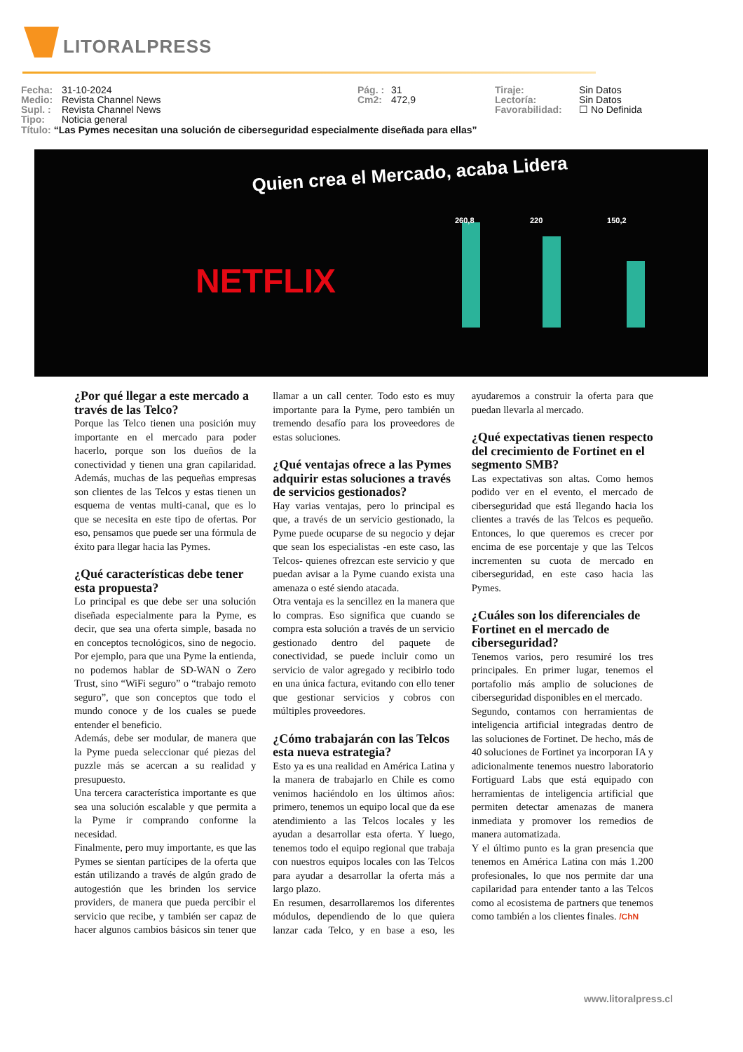LITORALPRESS
Fecha: 31-10-2024
Medio: Revista Channel News
Supl. : Revista Channel News
Tipo: Noticia general
Pág. : 31
Cm2: 472,9
Tiraje:
Lectoría:
Favorabilidad:
Sin Datos
Sin Datos
☐ No Definida
Título: “Las Pymes necesitan una solución de ciberseguridad especialmente diseñada para ellas”
Quien crea el Mercado, acaba Lidera
NETFLIX
260,8 220 150,2
¿Por qué llegar a este mercado a través de las Telco?
Porque las Telco tienen una posición muy importante en el mercado para poder hacerlo, porque son los dueños de la conectividad y tienen una gran capilaridad. Además, muchas de las pequeñas empresas son clientes de las Telcos y estas tienen un esquema de ventas multi-canal, que es lo que se necesita en este tipo de ofertas. Por eso, pensamos que puede ser una fórmula de éxito para llegar hacia las Pymes.
¿Qué características debe tener esta propuesta?
Lo principal es que debe ser una solución diseñada especialmente para la Pyme, es decir, que sea una oferta simple, basada no en conceptos tecnológicos, sino de negocio. Por ejemplo, para que una Pyme la entienda, no podemos hablar de SD-WAN o Zero Trust, sino “WiFi seguro” o “trabajo remoto seguro”, que son conceptos que todo el mundo conoce y de los cuales se puede entender el beneficio.
Además, debe ser modular, de manera que la Pyme pueda seleccionar qué piezas del puzzle más se acercan a su realidad y presupuesto.
Una tercera característica importante es que sea una solución escalable y que permita a la Pyme ir comprando conforme la necesidad.
Finalmente, pero muy importante, es que las Pymes se sientan partícipes de la oferta que están utilizando a través de algún grado de autogestión que les brinden los service providers, de manera que pueda percibir el servicio que recibe, y también ser capaz de hacer algunos cambios básicos sin tener que llamar a un call center. Todo esto es muy importante para la Pyme, pero también un tremendo desafío para los proveedores de estas soluciones.
¿Qué ventajas ofrece a las Pymes adquirir estas soluciones a través de servicios gestionados?
Hay varias ventajas, pero lo principal es que, a través de un servicio gestionado, la Pyme puede ocuparse de su negocio y dejar que sean los especialistas -en este caso, las Telcos- quienes ofrezcan este servicio y que puedan avisar a la Pyme cuando exista una amenaza o esté siendo atacada.
Otra ventaja es la sencillez en la manera que lo compras. Eso significa que cuando se compra esta solución a través de un servicio gestionado dentro del paquete de conectividad, se puede incluir como un servicio de valor agregado y recibirlo todo en una única factura, evitando con ello tener que gestionar servicios y cobros con múltiples proveedores.
¿Cómo trabajarán con las Telcos esta nueva estrategia?
Esto ya es una realidad en América Latina y la manera de trabajarlo en Chile es como venimos haciéndolo en los últimos años: primero, tenemos un equipo local que da ese atendimiento a las Telcos locales y les ayudan a desarrollar esta oferta. Y luego, tenemos todo el equipo regional que trabaja con nuestros equipos locales con las Telcos para ayudar a desarrollar la oferta más a largo plazo.
En resumen, desarrollaremos los diferentes módulos, dependiendo de lo que quiera lanzar cada Telco, y en base a eso, les ayudaremos a construir la oferta para que puedan llevarla al mercado.
¿Qué expectativas tienen respecto del crecimiento de Fortinet en el segmento SMB?
Las expectativas son altas. Como hemos podido ver en el evento, el mercado de ciberseguridad que está llegando hacia los clientes a través de las Telcos es pequeño. Entonces, lo que queremos es crecer por encima de ese porcentaje y que las Telcos incrementen su cuota de mercado en ciberseguridad, en este caso hacia las Pymes.
¿Cuáles son los diferenciales de Fortinet en el mercado de ciberseguridad?
Tenemos varios, pero resumiré los tres principales. En primer lugar, tenemos el portafolio más amplio de soluciones de ciberseguridad disponibles en el mercado.
Segundo, contamos con herramientas de inteligencia artificial integradas dentro de las soluciones de Fortinet. De hecho, más de 40 soluciones de Fortinet ya incorporan IA y adicionalmente tenemos nuestro laboratorio Fortiguard Labs que está equipado con herramientas de inteligencia artificial que permiten detectar amenazas de manera inmediata y promover los remedios de manera automatizada.
Y el último punto es la gran presencia que tenemos en América Latina con más 1.200 profesionales, lo que nos permite dar una capilaridad para entender tanto a las Telcos como al ecosistema de partners que tenemos como también a los clientes finales. /ChN
www.litoralpress.cl